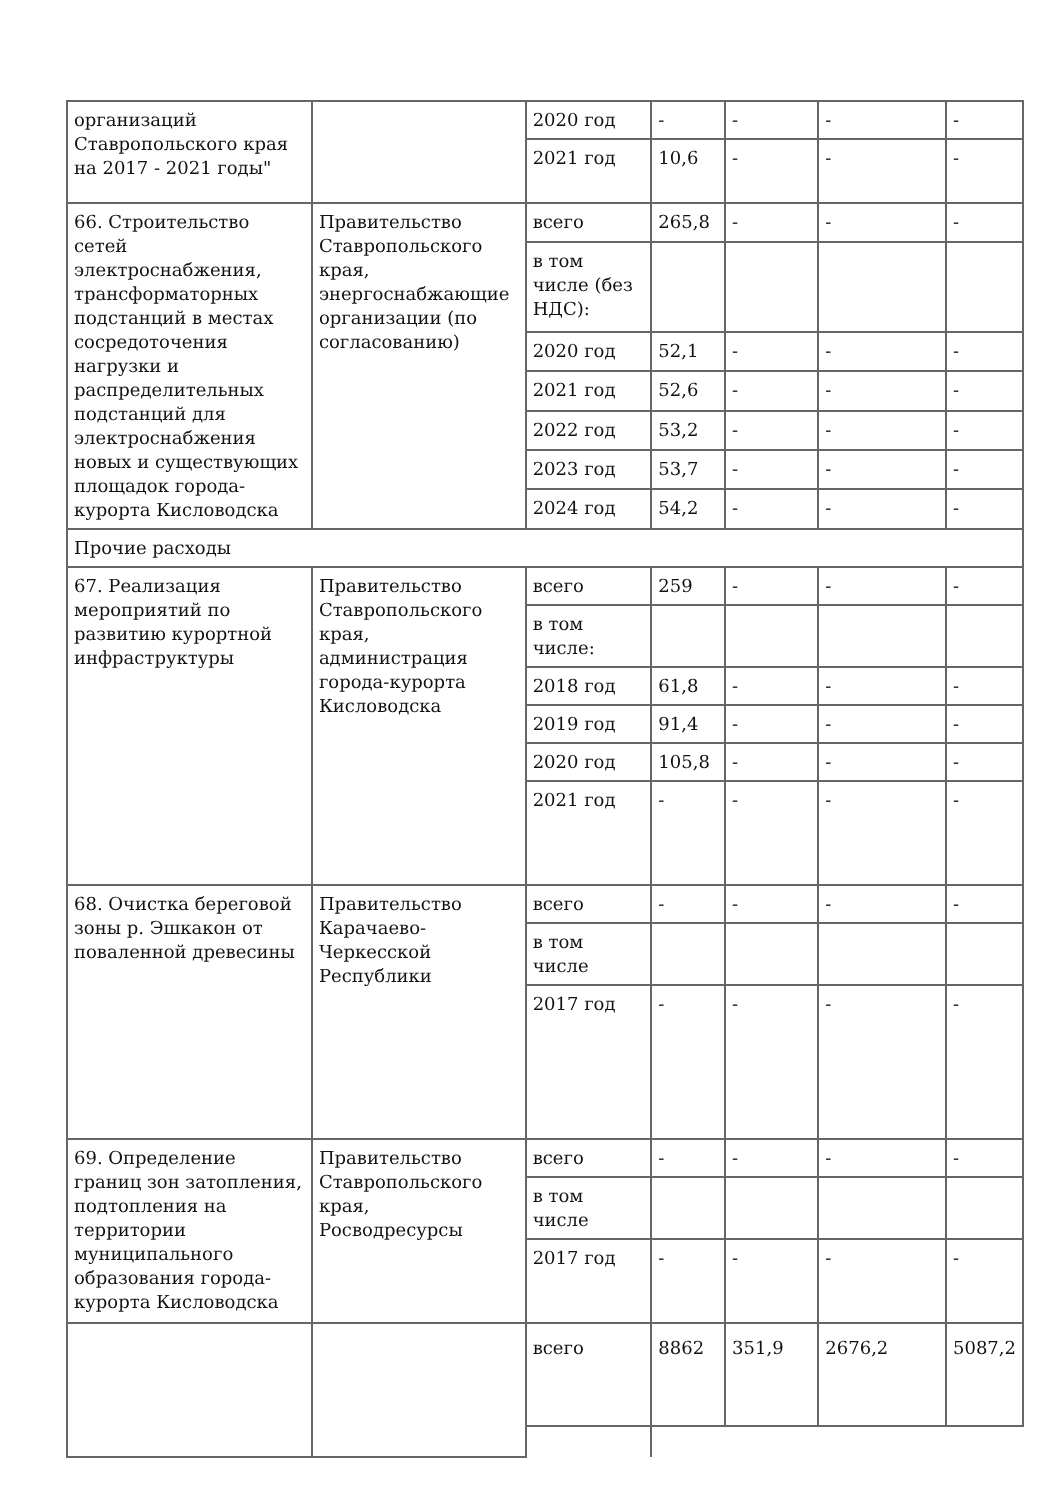| организаций Ставропольского края на 2017 - 2021 годы" | | 2020 год | - | - | - | - |
| | | 2021 год | 10,6 | - | - | - |
| 66. Строительство сетей электроснабжения, трансформаторных подстанций в местах сосредоточения нагрузки и распределительных подстанций для электроснабжения новых и существующих площадок города-курорта Кисловодска | Правительство Ставропольского края, энергоснабжающие организации (по согласованию) | всего | 265,8 | - | - | - |
| | | в том числе (без НДС): | | | | |
| | | 2020 год | 52,1 | - | - | - |
| | | 2021 год | 52,6 | - | - | - |
| | | 2022 год | 53,2 | - | - | - |
| | | 2023 год | 53,7 | - | - | - |
| | | 2024 год | 54,2 | - | - | - |
| Прочие расходы | | | | | | |
| 67. Реализация мероприятий по развитию курортной инфраструктуры | Правительство Ставропольского края, администрация города-курорта Кисловодска | всего | 259 | - | - | - |
| | | в том числе: | | | | |
| | | 2018 год | 61,8 | - | - | - |
| | | 2019 год | 91,4 | - | - | - |
| | | 2020 год | 105,8 | - | - | - |
| | | 2021 год | - | - | - | - |
| 68. Очистка береговой зоны р. Эшкакон от поваленной древесины | Правительство Карачаево-Черкесской Республики | всего | - | - | - | - |
| | | в том числе | | | | |
| | | 2017 год | - | - | - | - |
| 69. Определение границ зон затопления, подтопления на территории муниципального образования города-курорта Кисловодска | Правительство Ставропольского края, Росводресурсы | всего | - | - | - | - |
| | | в том числе | | | | |
| | | 2017 год | - | - | - | - |
| | | всего | 8862 | 351,9 | 2676,2 | 5087,2 |